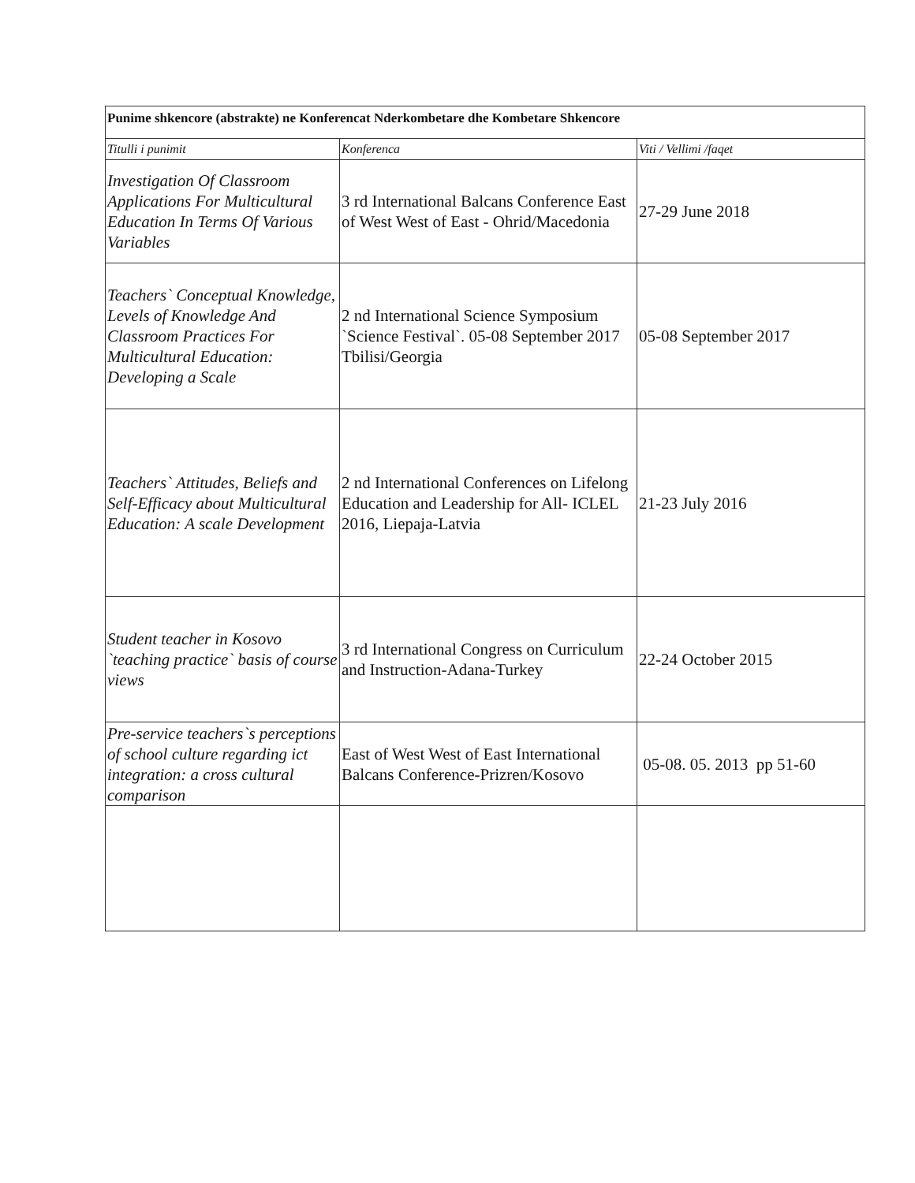| Punime shkencore (abstrakte) ne Konferencat Nderkombetare dhe Kombetare Shkencore | | |
| --- | --- | --- |
| Titulli i punimit | Konferenca | Viti / Vellimi /faqet |
| Investigation Of Classroom Applications For Multicultural Education In Terms Of Various Variables | 3 rd International Balcans Conference East of West West of East - Ohrid/Macedonia | 27-29 June 2018 |
| Teachers` Conceptual Knowledge, Levels of Knowledge And Classroom Practices For Multicultural Education: Developing a Scale | 2 nd International Science Symposium `Science Festival`. 05-08 September 2017 Tbilisi/Georgia | 05-08 September 2017 |
| Teachers` Attitudes, Beliefs and Self-Efficacy about Multicultural Education: A scale Development | 2 nd International Conferences on Lifelong Education and Leadership for All- ICLEL 2016, Liepaja-Latvia | 21-23 July 2016 |
| Student teacher in Kosovo `teaching practice` basis of course views | 3 rd International Congress on Curriculum and Instruction-Adana-Turkey | 22-24 October 2015 |
| Pre-service teachers`s perceptions of school culture regarding ict integration: a cross cultural comparison | East of West West of East International Balcans Conference-Prizren/Kosovo | 05-08. 05. 2013 pp 51-60 |